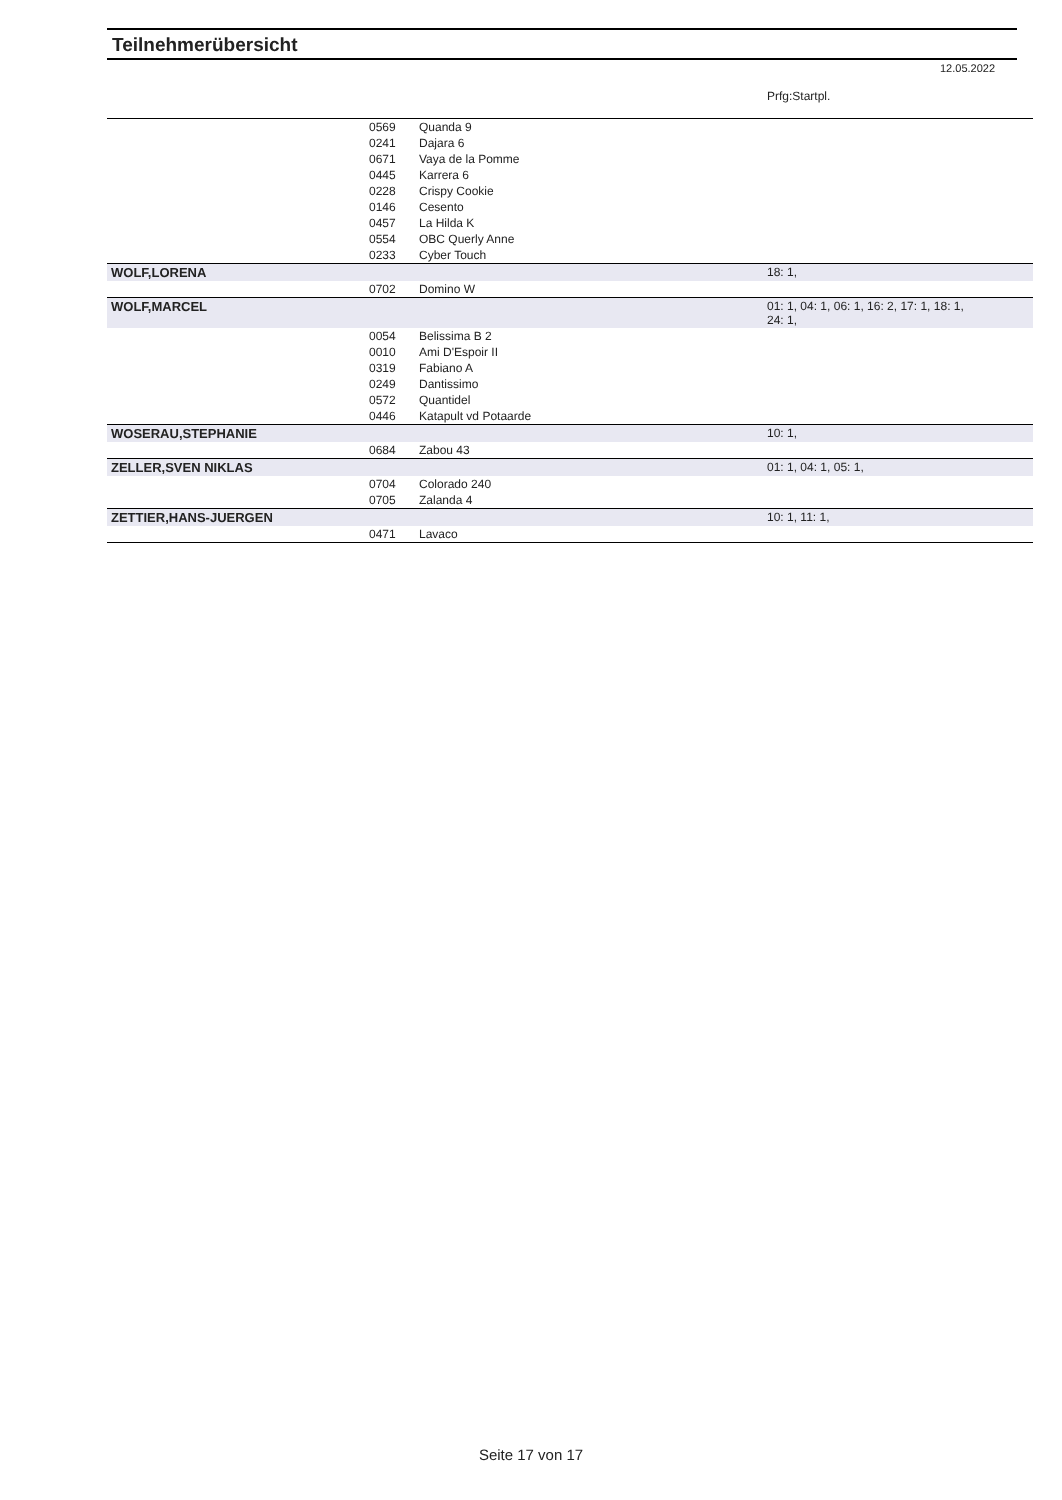Teilnehmerübersicht
12.05.2022
| | | | Prfg:Startpl. |
| | 0569 | Quanda 9 | |
| | 0241 | Dajara 6 | |
| | 0671 | Vaya de la Pomme | |
| | 0445 | Karrera 6 | |
| | 0228 | Crispy Cookie | |
| | 0146 | Cesento | |
| | 0457 | La Hilda K | |
| | 0554 | OBC Querly Anne | |
| | 0233 | Cyber Touch | |
| WOLF,LORENA | | | 18: 1, |
| | 0702 | Domino W | |
| WOLF,MARCEL | | | 01: 1, 04: 1, 06: 1, 16: 2, 17: 1, 18: 1, 24: 1, |
| | 0054 | Belissima B 2 | |
| | 0010 | Ami D'Espoir II | |
| | 0319 | Fabiano A | |
| | 0249 | Dantissimo | |
| | 0572 | Quantidel | |
| | 0446 | Katapult vd Potaarde | |
| WOSERAU,STEPHANIE | | | 10: 1, |
| | 0684 | Zabou 43 | |
| ZELLER,SVEN NIKLAS | | | 01: 1, 04: 1, 05: 1, |
| | 0704 | Colorado 240 | |
| | 0705 | Zalanda 4 | |
| ZETTIER,HANS-JUERGEN | | | 10: 1, 11: 1, |
| | 0471 | Lavaco | |
Seite 17 von 17